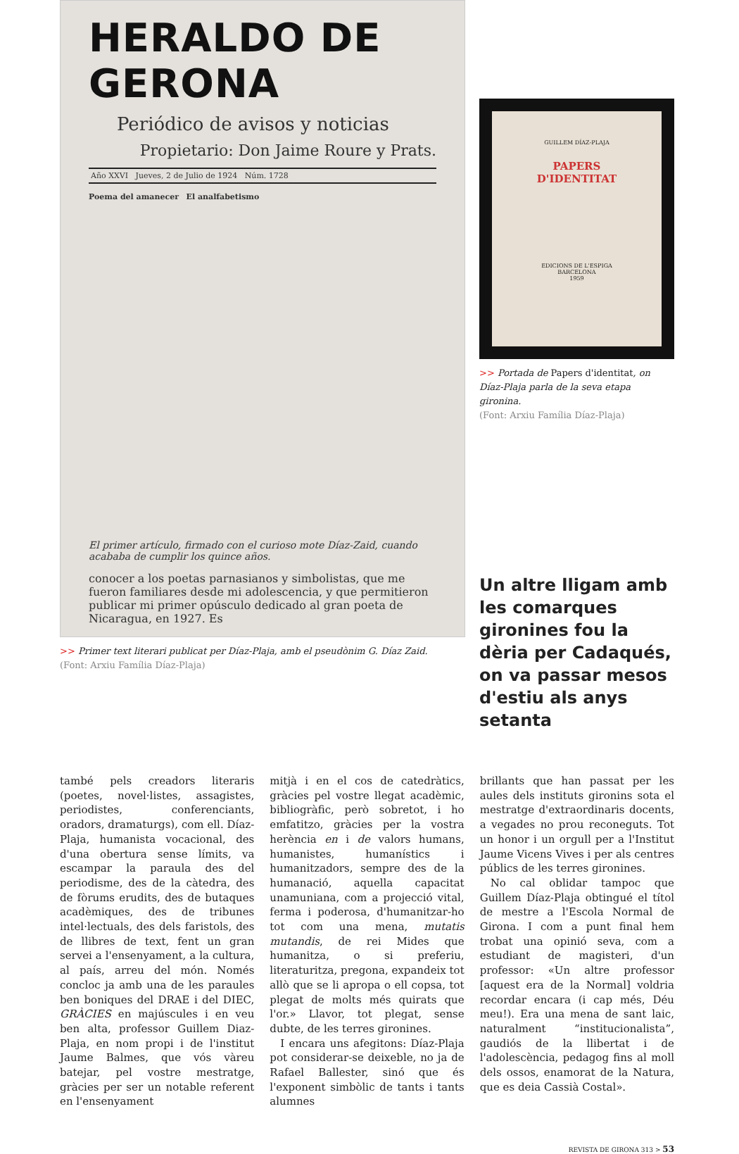HERALDO DE GERONA
Periódico de avisos y noticias
Propietario: Don Jaime Roure y Prats.
Año XXVI Jueves, 2 de Julio de 1924 Núm. 1728
Poema del amanecer El analfabetismo
El primer artículo, firmado con el curioso mote Díaz-Zaid, cuando acababa de cumplir los quince años.
conocer a los poetas parnasianos y simbolistas, que me fueron familiares desde mi adolescencia, y que permitieron publicar mi primer opúsculo dedicado al gran poeta de Nicaragua, en 1927. Es
>> Primer text literari publicat per Díaz-Plaja, amb el pseudònim G. Díaz Zaid.
(Font: Arxiu Família Díaz-Plaja)
GUILLEM DÍAZ-PLAJA
PAPERS
D'IDENTITAT
EDICIONS DE L'ESPIGA
BARCELONA
1959
>> Portada de Papers d'identitat, on Díaz-Plaja parla de la seva etapa gironina.
(Font: Arxiu Família Díaz-Plaja)
Un altre lligam amb les comarques gironines fou la dèria per Cadaqués, on va passar mesos d'estiu als anys setanta
també pels creadors literaris (poetes, novel·listes, assagistes, periodistes, conferenciants, oradors, dramaturgs), com ell. Díaz-Plaja, humanista vocacional, des d'una obertura sense límits, va escampar la paraula des del periodisme, des de la càtedra, des de fòrums erudits, des de butaques acadèmiques, des de tribunes intel·lectuals, des dels faristols, des de llibres de text, fent un gran servei a l'ensenyament, a la cultura, al país, arreu del món. Només concloc ja amb una de les paraules ben boniques del DRAE i del DIEC, GRÀCIES en majúscules i en veu ben alta, professor Guillem Diaz-Plaja, en nom propi i de l'institut Jaume Balmes, que vós vàreu batejar, pel vostre mestratge, gràcies per ser un notable referent en l'ensenyament
mitjà i en el cos de catedràtics, gràcies pel vostre llegat acadèmic, bibliogràfic, però sobretot, i ho emfatitzo, gràcies per la vostra herència en i de valors humans, humanistes, humanístics i humanitzadors, sempre des de la humanació, aquella capacitat unamuniana, com a projecció vital, ferma i poderosa, d'humanitzar-ho tot com una mena, mutatis mutandis, de rei Mides que humanitza, o si preferiu, literaturitza, pregona, expandeix tot allò que se li apropa o ell copsa, tot plegat de molts més quirats que l'or.» Llavor, tot plegat, sense dubte, de les terres gironines.
I encara uns afegitons: Díaz-Plaja pot considerar-se deixeble, no ja de Rafael Ballester, sinó que és l'exponent simbòlic de tants i tants alumnes
brillants que han passat per les aules dels instituts gironins sota el mestratge d'extraordinaris docents, a vegades no prou reconeguts. Tot un honor i un orgull per a l'Institut Jaume Vicens Vives i per als centres públics de les terres gironines.
No cal oblidar tampoc que Guillem Díaz-Plaja obtingué el títol de mestre a l'Escola Normal de Girona. I com a punt final hem trobat una opinió seva, com a estudiant de magisteri, d'un professor: «Un altre professor [aquest era de la Normal] voldria recordar encara (i cap més, Déu meu!). Era una mena de sant laic, naturalment “institucionalista”, gaudiós de la llibertat i de l'adolescència, pedagog fins al moll dels ossos, enamorat de la Natura, que es deia Cassià Costal».
REVISTA DE GIRONA 313 > 53